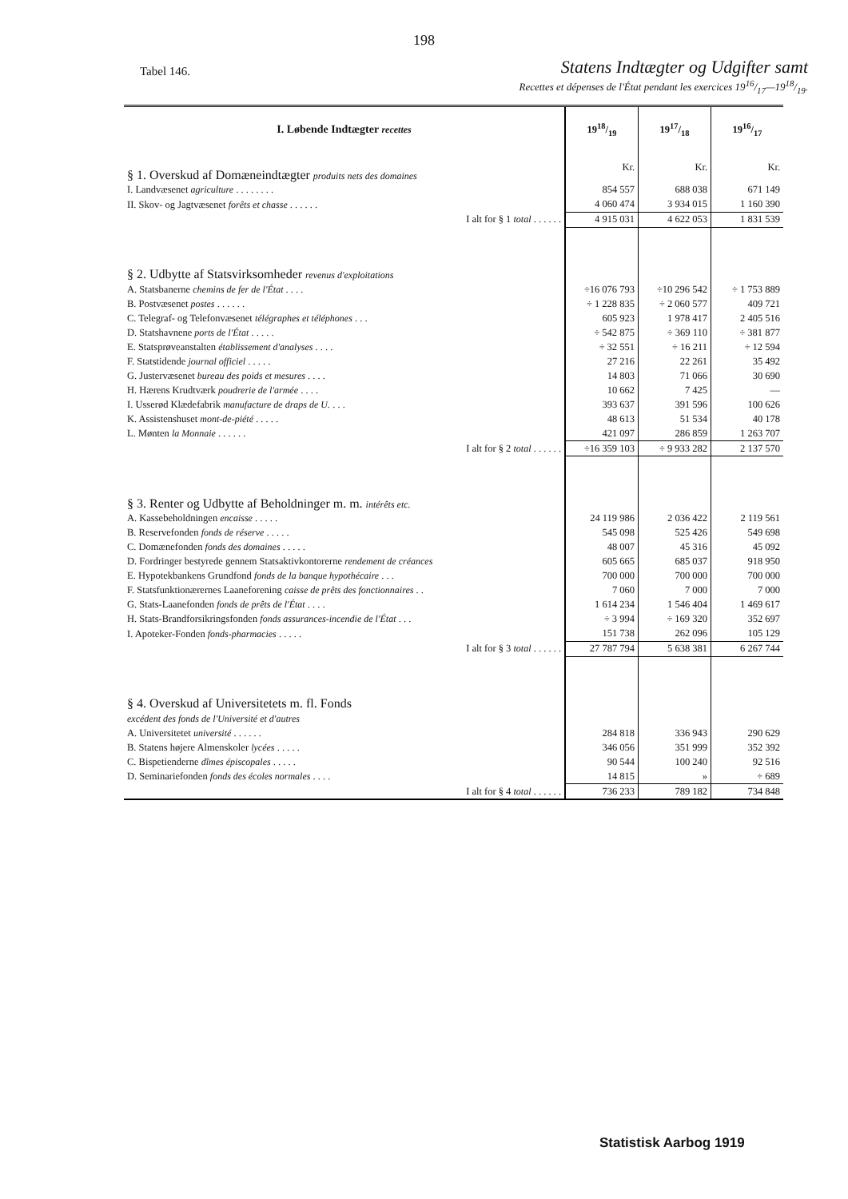198
Tabel 146. Statens Indtægter og Udgifter samt
Recettes et dépenses de l'État pendant les exercices 1916/17—1918/19.
| I. Løbende Indtægter recettes | 1918/19 | 1917/18 | 1916/17 |
| --- | --- | --- | --- |
| § 1. Overskud af Domæneindtægter produits nets des domaines | Kr. | Kr. | Kr. |
| I. Landvæsenet agriculture . . . . . . . . | 854 557 | 688 038 | 671 149 |
| II. Skov- og Jagtvæsenet forêts et chasse . . . . . . | 4 060 474 | 3 934 015 | 1 160 390 |
| I alt for § 1 total . . . . . . | 4 915 031 | 4 622 053 | 1 831 539 |
| § 2. Udbytte af Statsvirksomheder revenus d'exploitations | | | |
| A. Statsbanerne chemins de fer de l'État . . . . | ÷16 076 793 | ÷10 296 542 | ÷ 1 753 889 |
| B. Postvæsenet postes . . . . . . | ÷ 1 228 835 | ÷ 2 060 577 | 409 721 |
| C. Telegraf- og Telefonvæsenet télégraphes et téléphones . . . | 605 923 | 1 978 417 | 2 405 516 |
| D. Statshavnene ports de l'État . . . . . | ÷ 542 875 | ÷ 369 110 | ÷ 381 877 |
| E. Statsprøveanstalten établissement d'analyses . . . . | ÷ 32 551 | ÷ 16 211 | ÷ 12 594 |
| F. Statstidende journal officiel . . . . . | 27 216 | 22 261 | 35 492 |
| G. Justervæsenet bureau des poids et mesures . . . . | 14 803 | 71 066 | 30 690 |
| H. Hærens Krudtværk poudrerie de l'armée . . . . | 10 662 | 7 425 | — |
| I. Usserød Klædefabrik manufacture de draps de U. . . . | 393 637 | 391 596 | 100 626 |
| K. Assistenshuset mont-de-piété . . . . . | 48 613 | 51 534 | 40 178 |
| L. Mønten la Monnaie . . . . . . | 421 097 | 286 859 | 1 263 707 |
| I alt for § 2 total . . . . . . | ÷16 359 103 | ÷ 9 933 282 | 2 137 570 |
| § 3. Renter og Udbytte af Beholdninger m. m. intérêts etc. | | | |
| A. Kassebeholdningen encaisse . . . . . | 24 119 986 | 2 036 422 | 2 119 561 |
| B. Reservefonden fonds de réserve . . . . . | 545 098 | 525 426 | 549 698 |
| C. Domænefonden fonds des domaines . . . . . | 48 007 | 45 316 | 45 092 |
| D. Fordringer bestyrede gennem Statsaktivkontorerne rendement de créances | 605 665 | 685 037 | 918 950 |
| E. Hypotekbankens Grundfond fonds de la banque hypothécaire . . . | 700 000 | 700 000 | 700 000 |
| F. Statsfunktionærernes Laaneforening caisse de prêts des fonctionnaires . . | 7 060 | 7 000 | 7 000 |
| G. Stats-Laanefonden fonds de prêts de l'État . . . . | 1 614 234 | 1 546 404 | 1 469 617 |
| H. Stats-Brandforsikringsfonden fonds assurances-incendie de l'État . . . | ÷ 3 994 | ÷ 169 320 | 352 697 |
| I. Apoteker-Fonden fonds-pharmacies . . . . . | 151 738 | 262 096 | 105 129 |
| I alt for § 3 total . . . . . . | 27 787 794 | 5 638 381 | 6 267 744 |
| § 4. Overskud af Universitetets m. fl. Fonds excédent des fonds de l'Université et d'autres | | | |
| A. Universitetet université . . . . . . | 284 818 | 336 943 | 290 629 |
| B. Statens højere Almenskoler lycées . . . . . | 346 056 | 351 999 | 352 392 |
| C. Bispetienderne dîmes épiscopales . . . . . | 90 544 | 100 240 | 92 516 |
| D. Seminariefonden fonds des écoles normales . . . . | 14 815 | » | ÷ 689 |
| I alt for § 4 total . . . . . . | 736 233 | 789 182 | 734 848 |
Statistisk Aarbog 1919